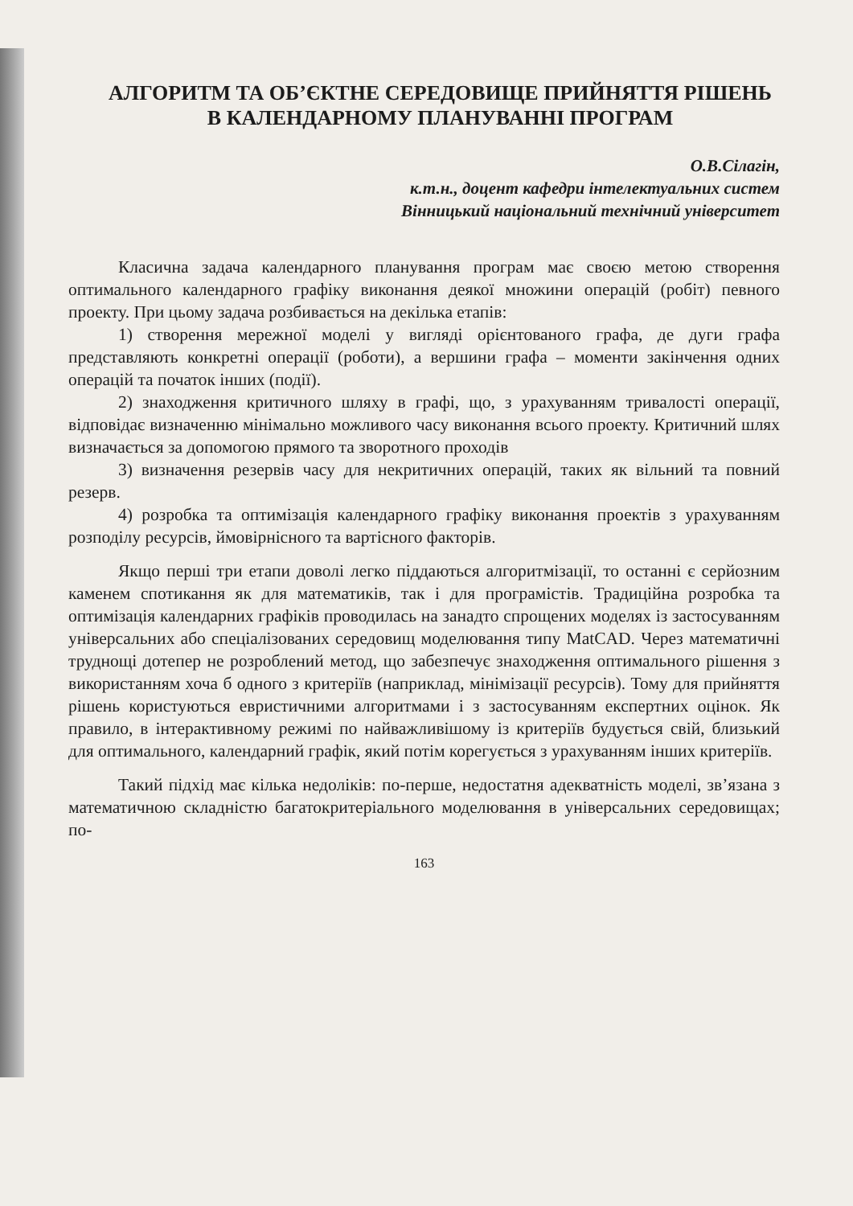АЛГОРИТМ ТА ОБ’ЄКТНЕ СЕРЕДОВИЩЕ ПРИЙНЯТТЯ РІШЕНЬ В КАЛЕНДАРНОМУ ПЛАНУВАННІ ПРОГРАМ
О.В.Сілагін,
к.т.н., доцент кафедри інтелектуальних систем
Вінницький національний технічний університет
Класична задача календарного планування програм має своєю метою створення оптимального календарного графіку виконання деякої множини операцій (робіт) певного проекту. При цьому задача розбивається на декілька етапів:
1) створення мережної моделі у вигляді орієнтованого графа, де дуги графа представляють конкретні операції (роботи), а вершини графа – моменти закінчення одних операцій та початок інших (події).
2) знаходження критичного шляху в графі, що, з урахуванням тривалості операції, відповідає визначенню мінімально можливого часу виконання всього проекту. Критичний шлях визначається за допомогою прямого та зворотного проходів
3) визначення резервів часу для некритичних операцій, таких як вільний та повний резерв.
4) розробка та оптимізація календарного графіку виконання проектів з урахуванням розподілу ресурсів, ймовірнісного та вартісного факторів.
Якщо перші три етапи доволі легко піддаються алгоритмізації, то останні є серйозним каменем спотикання як для математиків, так і для програмістів. Традиційна розробка та оптимізація календарних графіків проводилась на занадто спрощених моделях із застосуванням універсальних або спеціалізованих середовищ моделювання типу MatCAD. Через математичні труднощі дотепер не розроблений метод, що забезпечує знаходження оптимального рішення з використанням хоча б одного з критеріїв (наприклад, мінімізації ресурсів). Тому для прийняття рішень користуються евристичними алгоритмами і з застосуванням експертних оцінок. Як правило, в інтерактивному режимі по найважливішому із критеріїв будується свій, близький для оптимального, календарний графік, який потім корегується з урахуванням інших критеріїв.
Такий підхід має кілька недоліків: по-перше, недостатня адекватність моделі, зв’язана з математичною складністю багатокритеріального моделювання в універсальних середовищах; по-
163